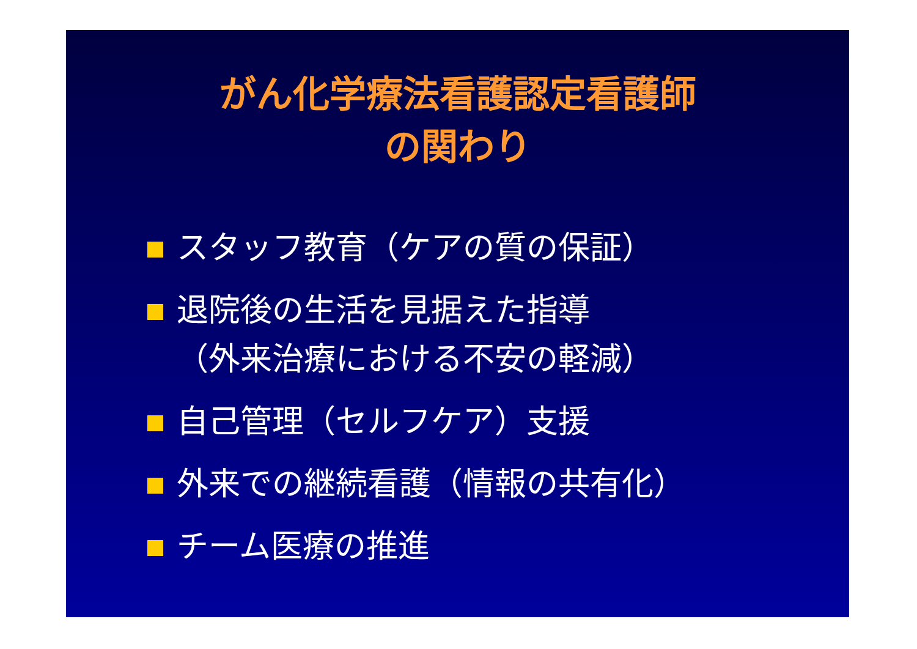がん化学療法看護認定看護師
の関わり
スタッフ教育（ケアの質の保証）
退院後の生活を見据えた指導
（外来治療における不安の軽減）
自己管理（セルフケア）支援
外来での継続看護（情報の共有化）
チーム医療の推進